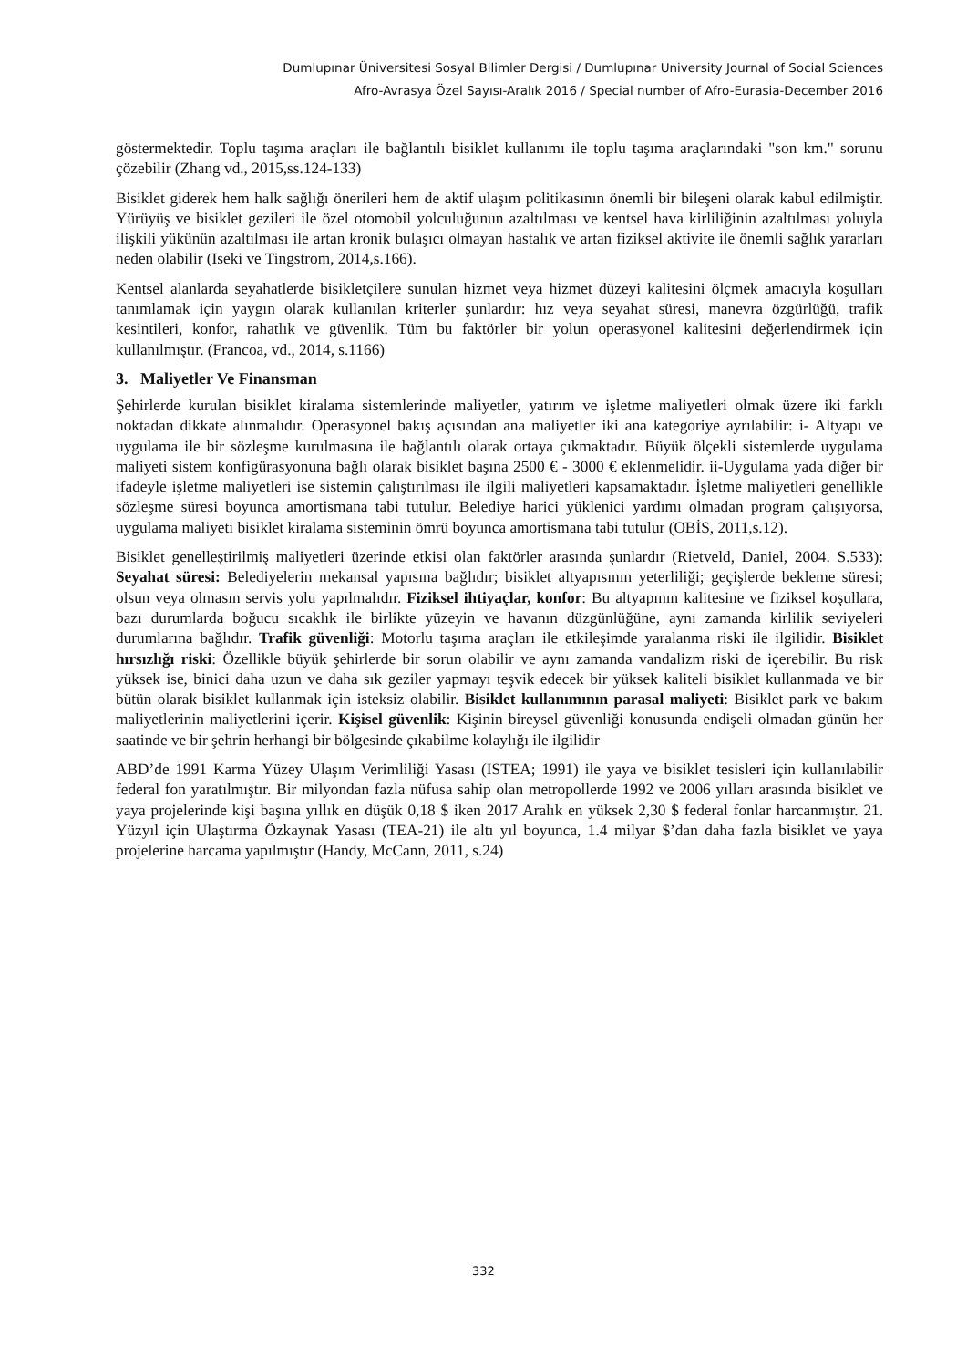Dumlupınar Üniversitesi Sosyal Bilimler Dergisi / Dumlupınar University Journal of Social Sciences
Afro-Avrasya Özel Sayısı-Aralık 2016 / Special number of Afro-Eurasia-December 2016
göstermektedir. Toplu taşıma araçları ile bağlantılı bisiklet kullanımı ile toplu taşıma araçlarındaki "son km." sorunu çözebilir (Zhang vd., 2015,ss.124-133)
Bisiklet giderek hem halk sağlığı önerileri hem de aktif ulaşım politikasının önemli bir bileşeni olarak kabul edilmiştir. Yürüyüş ve bisiklet gezileri ile özel otomobil yolculuğunun azaltılması ve kentsel hava kirliliğinin azaltılması yoluyla ilişkili yükünün azaltılması ile artan kronik bulaşıcı olmayan hastalık ve artan fiziksel aktivite ile önemli sağlık yararları neden olabilir (Iseki ve Tingstrom, 2014,s.166).
Kentsel alanlarda seyahatlerde bisikletçilere sunulan hizmet veya hizmet düzeyi kalitesini ölçmek amacıyla koşulları tanımlamak için yaygın olarak kullanılan kriterler şunlardır: hız veya seyahat süresi, manevra özgürlüğü, trafik kesintileri, konfor, rahatlık ve güvenlik. Tüm bu faktörler bir yolun operasyonel kalitesini değerlendirmek için kullanılmıştır. (Francoa, vd., 2014, s.1166)
3. Maliyetler Ve Finansman
Şehirlerde kurulan bisiklet kiralama sistemlerinde maliyetler, yatırım ve işletme maliyetleri olmak üzere iki farklı noktadan dikkate alınmalıdır. Operasyonel bakış açısından ana maliyetler iki ana kategoriye ayrılabilir: i- Altyapı ve uygulama ile bir sözleşme kurulmasına ile bağlantılı olarak ortaya çıkmaktadır. Büyük ölçekli sistemlerde uygulama maliyeti sistem konfigürasyonuna bağlı olarak bisiklet başına 2500 € - 3000 € eklenmelidir. ii-Uygulama yada diğer bir ifadeyle işletme maliyetleri ise sistemin çalıştırılması ile ilgili maliyetleri kapsamaktadır. İşletme maliyetleri genellikle sözleşme süresi boyunca amortismana tabi tutulur. Belediye harici yüklenici yardımı olmadan program çalışıyorsa, uygulama maliyeti bisiklet kiralama sisteminin ömrü boyunca amortismana tabi tutulur (OBİS, 2011,s.12).
Bisiklet genelleştirilmiş maliyetleri üzerinde etkisi olan faktörler arasında şunlardır (Rietveld, Daniel, 2004. S.533): Seyahat süresi: Belediyelerin mekansal yapısına bağlıdır; bisiklet altyapısının yeterliliği; geçişlerde bekleme süresi; olsun veya olmasın servis yolu yapılmalıdır. Fiziksel ihtiyaçlar, konfor: Bu altyapının kalitesine ve fiziksel koşullara, bazı durumlarda boğucu sıcaklık ile birlikte yüzeyin ve havanın düzgünlüğüne, aynı zamanda kirlilik seviyeleri durumlarına bağlıdır. Trafik güvenliği: Motorlu taşıma araçları ile etkileşimde yaralanma riski ile ilgilidir. Bisiklet hırsızlığı riski: Özellikle büyük şehirlerde bir sorun olabilir ve aynı zamanda vandalizm riski de içerebilir. Bu risk yüksek ise, binici daha uzun ve daha sık geziler yapmayı teşvik edecek bir yüksek kaliteli bisiklet kullanmada ve bir bütün olarak bisiklet kullanmak için isteksiz olabilir. Bisiklet kullanımının parasal maliyeti: Bisiklet park ve bakım maliyetlerinin maliyetlerini içerir. Kişisel güvenlik: Kişinin bireysel güvenliği konusunda endişeli olmadan günün her saatinde ve bir şehrin herhangi bir bölgesinde çıkabilme kolaylığı ile ilgilidir
ABD’de 1991 Karma Yüzey Ulaşım Verimliliği Yasası (ISTEA; 1991) ile yaya ve bisiklet tesisleri için kullanılabilir federal fon yaratılmıştır. Bir milyondan fazla nüfusa sahip olan metropollerde 1992 ve 2006 yılları arasında bisiklet ve yaya projelerinde kişi başına yıllık en düşük 0,18 $ iken 2017 Aralık en yüksek 2,30 $ federal fonlar harcanmıştır. 21. Yüzyıl için Ulaştırma Özkaynak Yasası (TEA-21) ile altı yıl boyunca, 1.4 milyar $’dan daha fazla bisiklet ve yaya projelerine harcama yapılmıştır (Handy, McCann, 2011, s.24)
332